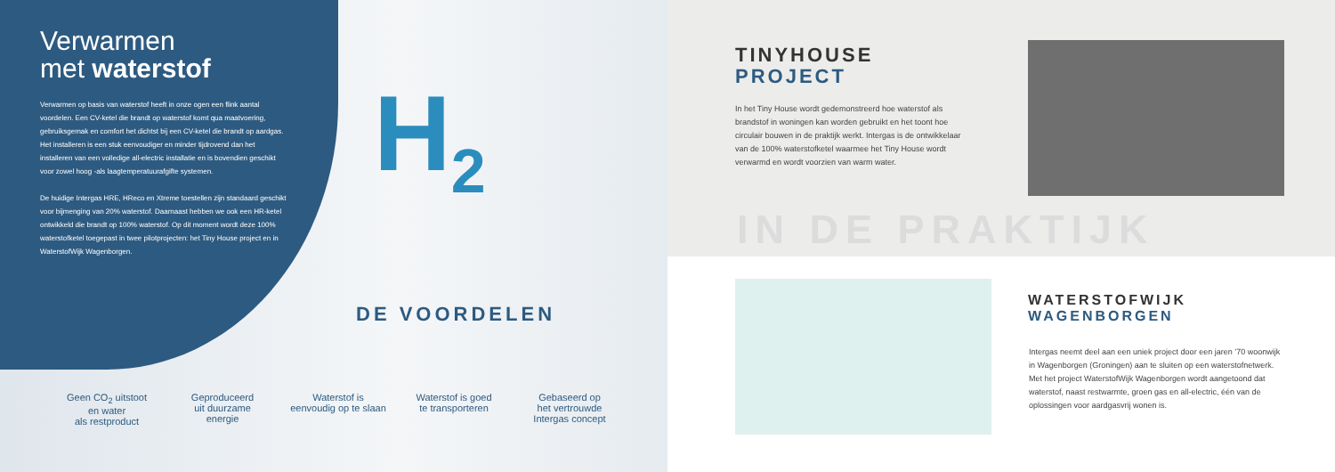Verwarmen
met waterstof
Verwarmen op basis van waterstof heeft in onze ogen een flink aantal voordelen. Een CV-ketel die brandt op waterstof komt qua maatvoering, gebruiksgemak en comfort het dichtst bij een CV-ketel die brandt op aardgas. Het installeren is een stuk eenvoudiger en minder tijdrovend dan het installeren van een volledige all-electric installatie en is bovendien geschikt voor zowel hoog -als laagtemperatuurafgifte systemen.
De huidige Intergas HRE, HReco en Xtreme toestellen zijn standaard geschikt voor bijmenging van 20% waterstof. Daarnaast hebben we ook een HR-ketel ontwikkeld die brandt op 100% waterstof. Op dit moment wordt deze 100% waterstofketel toegepast in twee pilotprojecten: het Tiny House project en in WaterstofWijk Wagenborgen.
H<sub>2</sub>
DE VOORDELEN
Geen CO<sub>2</sub> uitstoot
en water
als restproduct
Geproduceerd
uit duurzame
energie
Waterstof is
eenvoudig op te slaan
Waterstof is goed
te transporteren
Gebaseerd op
het vertrouwde
Intergas concept
TINYHOUSE
PROJECT
In het Tiny House wordt gedemonstreerd hoe waterstof als brandstof in woningen kan worden gebruikt en het toont hoe circulair bouwen in de praktijk werkt. Intergas is de ontwikkelaar van de 100% waterstofketel waarmee het Tiny House wordt verwarmd en wordt voorzien van warm water.
IN DE PRAKTIJK
WATERSTOFWIJK
WAGENBORGEN
Intergas neemt deel aan een uniek project door een jaren ’70 woonwijk in Wagenborgen (Groningen) aan te sluiten op een waterstofnetwerk. Met het project WaterstofWijk Wagenborgen wordt aangetoond dat waterstof, naast restwarmte, groen gas en all-electric, één van de oplossingen voor aardgasvrij wonen is.